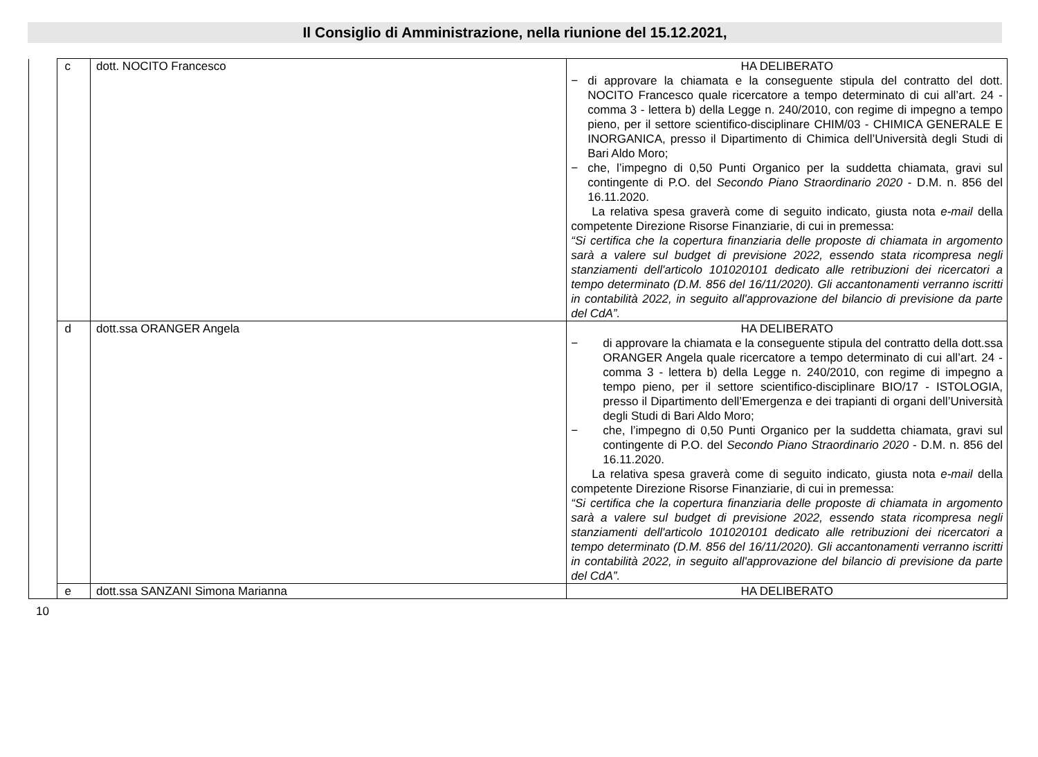Il Consiglio di Amministrazione, nella riunione del 15.12.2021,
| | c | dott. NOCITO Francesco | HA DELIBERATO − di approvare la chiamata e la conseguente stipula del contratto del dott. NOCITO Francesco quale ricercatore a tempo determinato di cui all’art. 24 - comma 3 - lettera b) della Legge n. 240/2010, con regime di impegno a tempo pieno, per il settore scientifico-disciplinare CHIM/03 - CHIMICA GENERALE E INORGANICA, presso il Dipartimento di Chimica dell’Università degli Studi di Bari Aldo Moro; − che, l’impegno di 0,50 Punti Organico per la suddetta chiamata, gravi sul contingente di P.O. del Secondo Piano Straordinario 2020 - D.M. n. 856 del 16.11.2020. La relativa spesa graverà come di seguito indicato, giusta nota e-mail della competente Direzione Risorse Finanziarie, di cui in premessa: “Si certifica che la copertura finanziaria delle proposte di chiamata in argomento sarà a valere sul budget di previsione 2022, essendo stata ricompresa negli stanziamenti dell'articolo 101020101 dedicato alle retribuzioni dei ricercatori a tempo determinato (D.M. 856 del 16/11/2020). Gli accantonamenti verranno iscritti in contabilità 2022, in seguito all'approvazione del bilancio di previsione da parte del CdA”. |
| | d | dott.ssa ORANGER Angela | HA DELIBERATO − di approvare la chiamata e la conseguente stipula del contratto della dott.ssa ORANGER Angela quale ricercatore a tempo determinato di cui all’art. 24 - comma 3 - lettera b) della Legge n. 240/2010, con regime di impegno a tempo pieno, per il settore scientifico-disciplinare BIO/17 - ISTOLOGIA, presso il Dipartimento dell’Emergenza e dei trapianti di organi dell’Università degli Studi di Bari Aldo Moro; − che, l’impegno di 0,50 Punti Organico per la suddetta chiamata, gravi sul contingente di P.O. del Secondo Piano Straordinario 2020 - D.M. n. 856 del 16.11.2020. La relativa spesa graverà come di seguito indicato, giusta nota e-mail della competente Direzione Risorse Finanziarie, di cui in premessa: “Si certifica che la copertura finanziaria delle proposte di chiamata in argomento sarà a valere sul budget di previsione 2022, essendo stata ricompresa negli stanziamenti dell'articolo 101020101 dedicato alle retribuzioni dei ricercatori a tempo determinato (D.M. 856 del 16/11/2020). Gli accantonamenti verranno iscritti in contabilità 2022, in seguito all'approvazione del bilancio di previsione da parte del CdA”. |
| | e | dott.ssa SANZANI Simona Marianna | HA DELIBERATO |
10